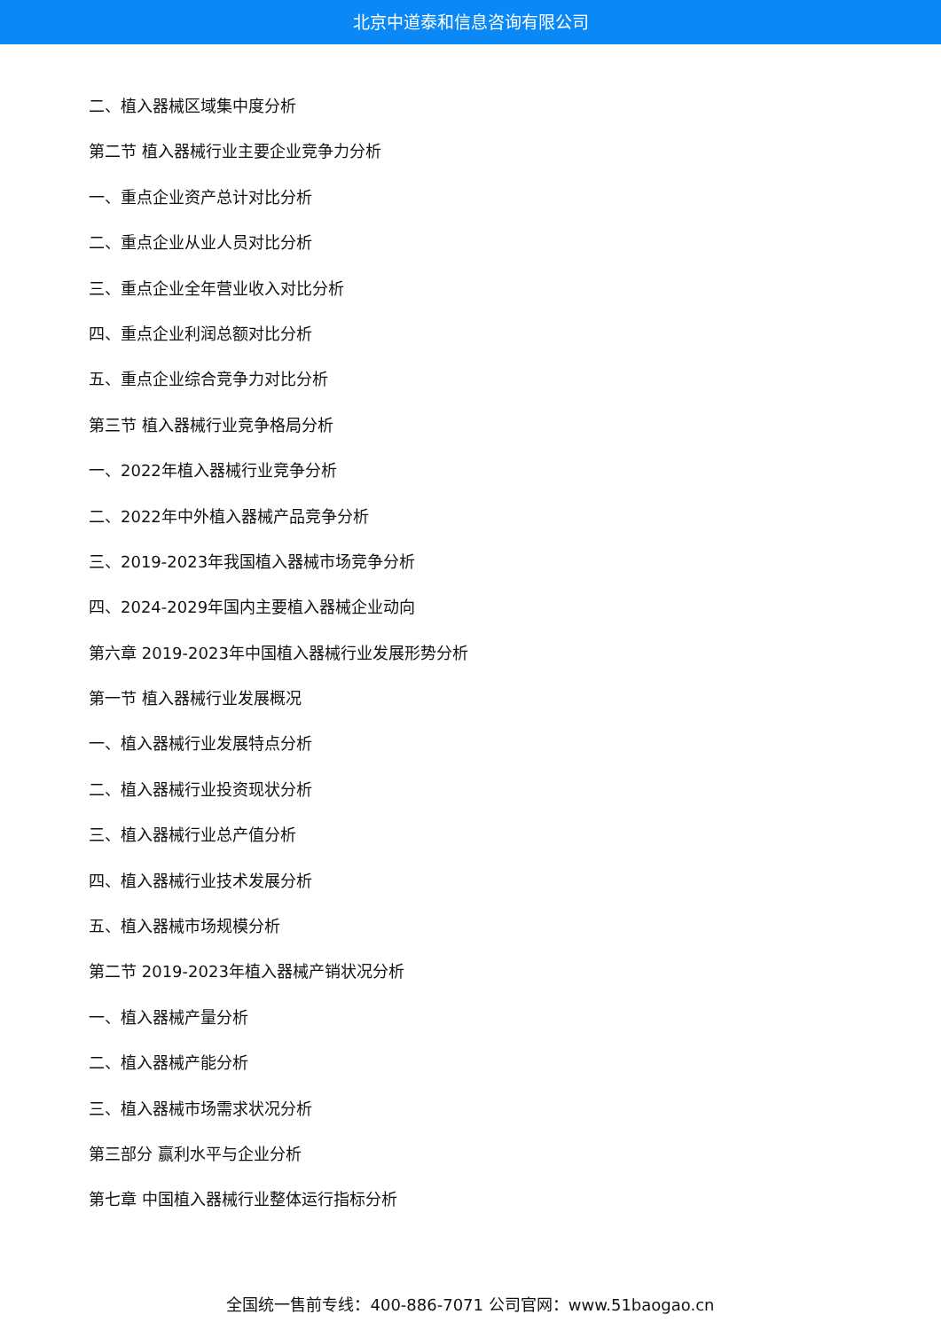北京中道泰和信息咨询有限公司
二、植入器械区域集中度分析
第二节 植入器械行业主要企业竞争力分析
一、重点企业资产总计对比分析
二、重点企业从业人员对比分析
三、重点企业全年营业收入对比分析
四、重点企业利润总额对比分析
五、重点企业综合竞争力对比分析
第三节 植入器械行业竞争格局分析
一、2022年植入器械行业竞争分析
二、2022年中外植入器械产品竞争分析
三、2019-2023年我国植入器械市场竞争分析
四、2024-2029年国内主要植入器械企业动向
第六章 2019-2023年中国植入器械行业发展形势分析
第一节 植入器械行业发展概况
一、植入器械行业发展特点分析
二、植入器械行业投资现状分析
三、植入器械行业总产值分析
四、植入器械行业技术发展分析
五、植入器械市场规模分析
第二节 2019-2023年植入器械产销状况分析
一、植入器械产量分析
二、植入器械产能分析
三、植入器械市场需求状况分析
第三部分 赢利水平与企业分析
第七章 中国植入器械行业整体运行指标分析
全国统一售前专线：400-886-7071 公司官网：www.51baogao.cn